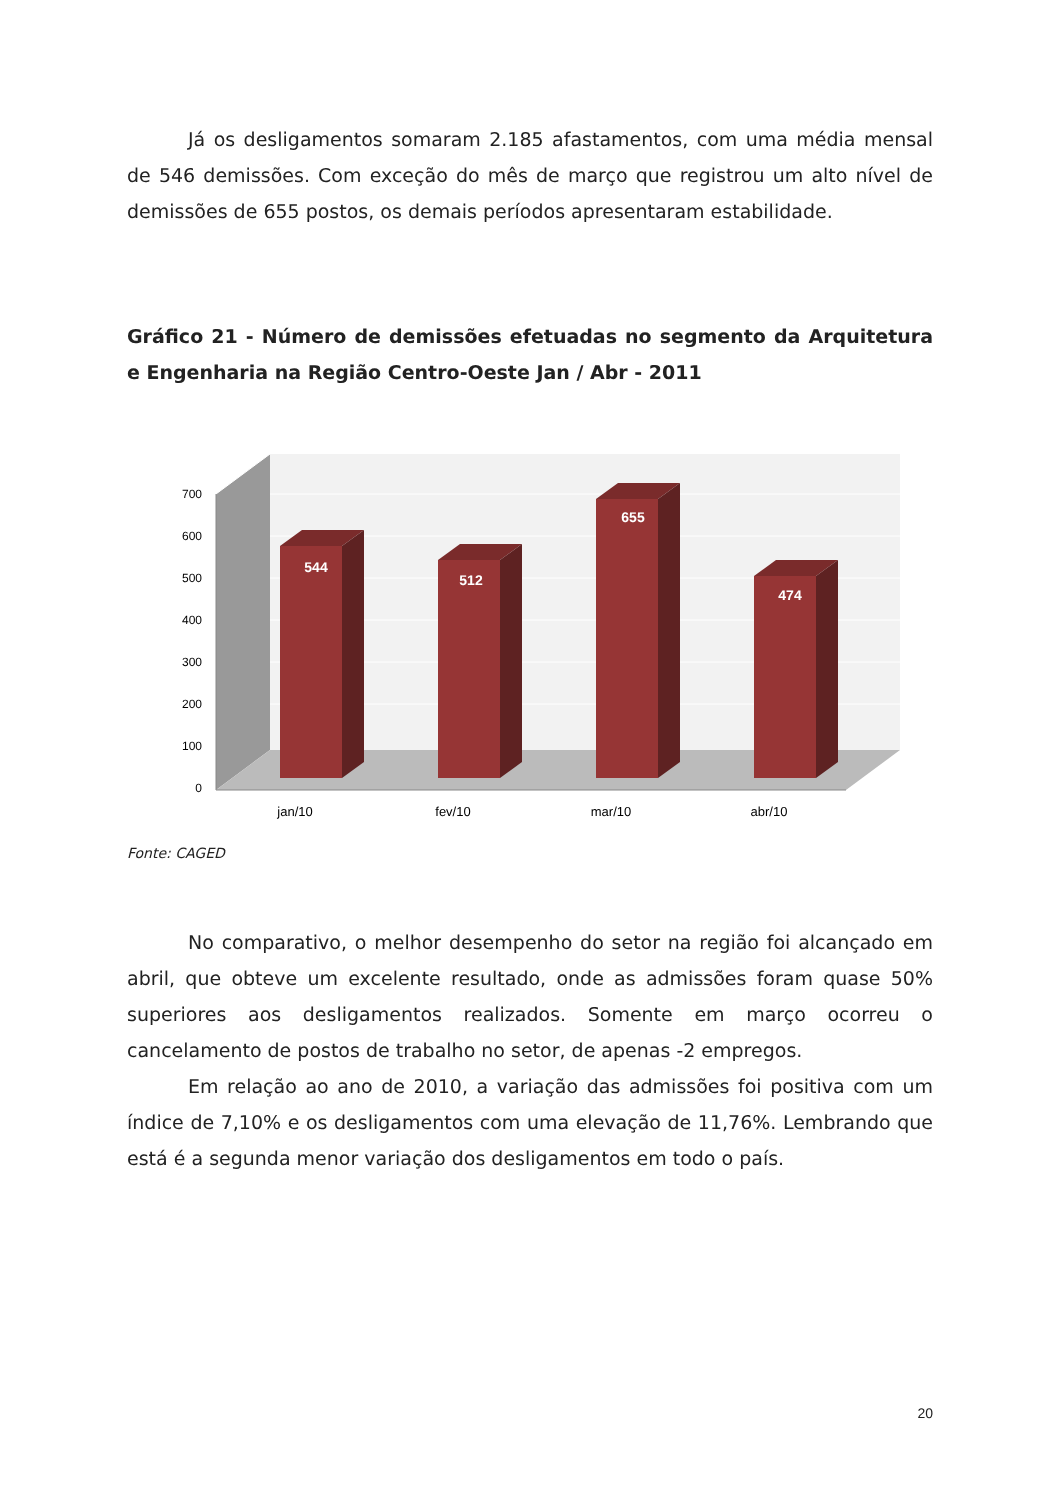Já os desligamentos somaram 2.185 afastamentos, com uma média mensal de 546 demissões. Com exceção do mês de março que registrou um alto nível de demissões de 655 postos, os demais períodos apresentaram estabilidade.
Gráfico 21 - Número de demissões efetuadas no segmento da Arquitetura e Engenharia na Região Centro-Oeste Jan / Abr - 2011
700
600
500
400
300
200
100
0
544
512
655
474
jan/10
fev/10
mar/10
abr/10
Fonte: CAGED
No comparativo, o melhor desempenho do setor na região foi alcançado em abril, que obteve um excelente resultado, onde as admissões foram quase 50% superiores aos desligamentos realizados. Somente em março ocorreu o cancelamento de postos de trabalho no setor, de apenas -2 empregos.
Em relação ao ano de 2010, a variação das admissões foi positiva com um índice de 7,10% e os desligamentos com uma elevação de 11,76%. Lembrando que está é a segunda menor variação dos desligamentos em todo o país.
20